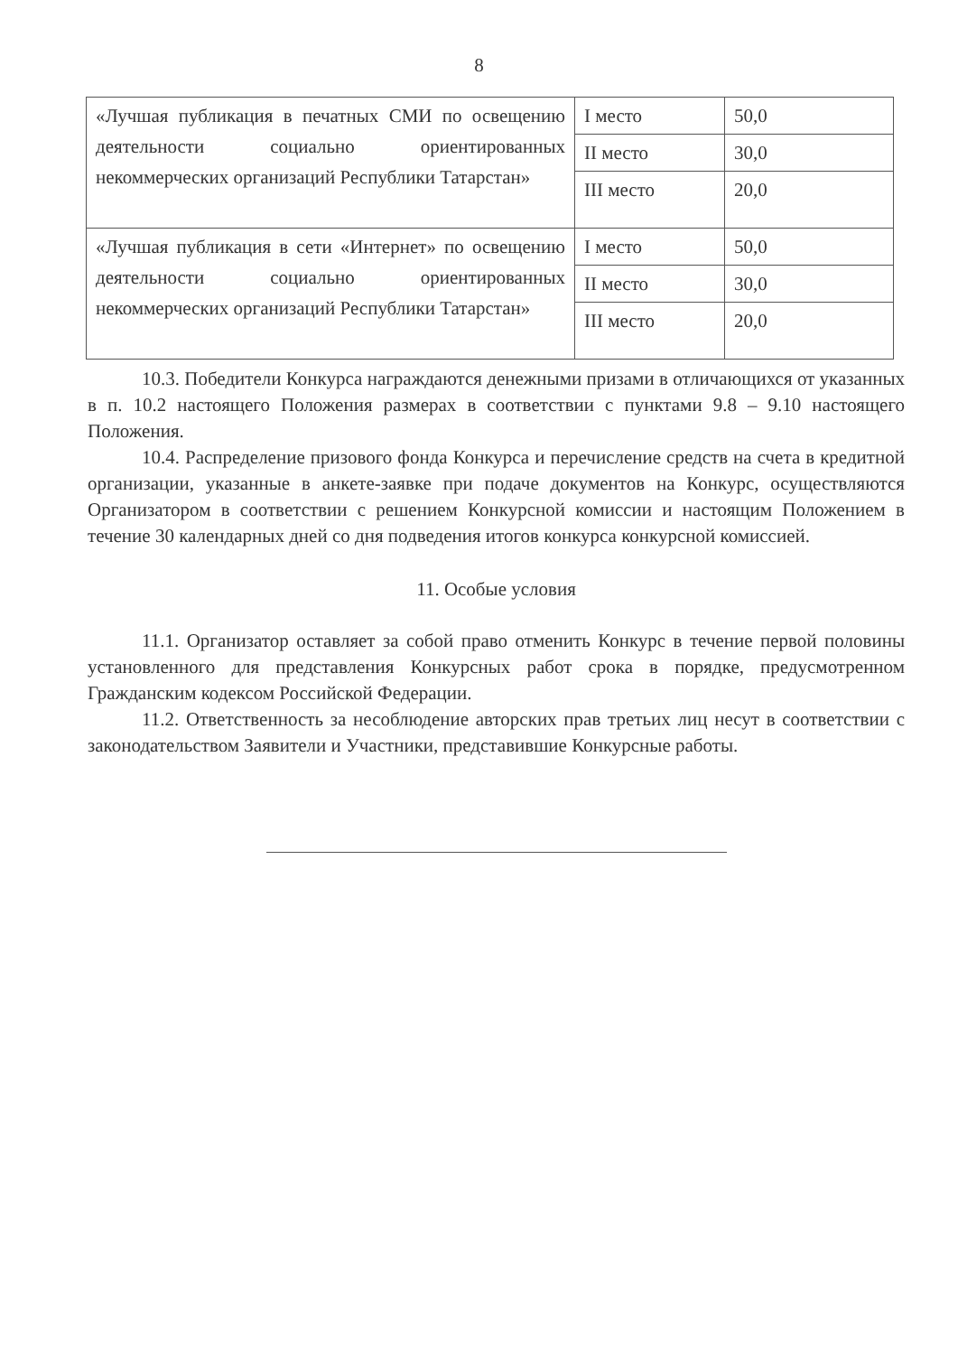8
| «Лучшая публикация в печатных СМИ по освещению деятельности социально ориентированных некоммерческих организаций Республики Татарстан» | I место | 50,0 |
| | II место | 30,0 |
| | III место | 20,0 |
| «Лучшая публикация в сети «Интернет» по освещению деятельности социально ориентированных некоммерческих организаций Республики Татарстан» | I место | 50,0 |
| | II место | 30,0 |
| | III место | 20,0 |
10.3. Победители Конкурса награждаются денежными призами в отличающихся от указанных в п. 10.2 настоящего Положения размерах в соответствии с пунктами 9.8 – 9.10 настоящего Положения.
10.4. Распределение призового фонда Конкурса и перечисление средств на счета в кредитной организации, указанные в анкете-заявке при подаче документов на Конкурс, осуществляются Организатором в соответствии с решением Конкурсной комиссии и настоящим Положением в течение 30 календарных дней со дня подведения итогов конкурса конкурсной комиссией.
11. Особые условия
11.1. Организатор оставляет за собой право отменить Конкурс в течение первой половины установленного для представления Конкурсных работ срока в порядке, предусмотренном Гражданским кодексом Российской Федерации.
11.2. Ответственность за несоблюдение авторских прав третьих лиц несут в соответствии с законодательством Заявители и Участники, представившие Конкурсные работы.